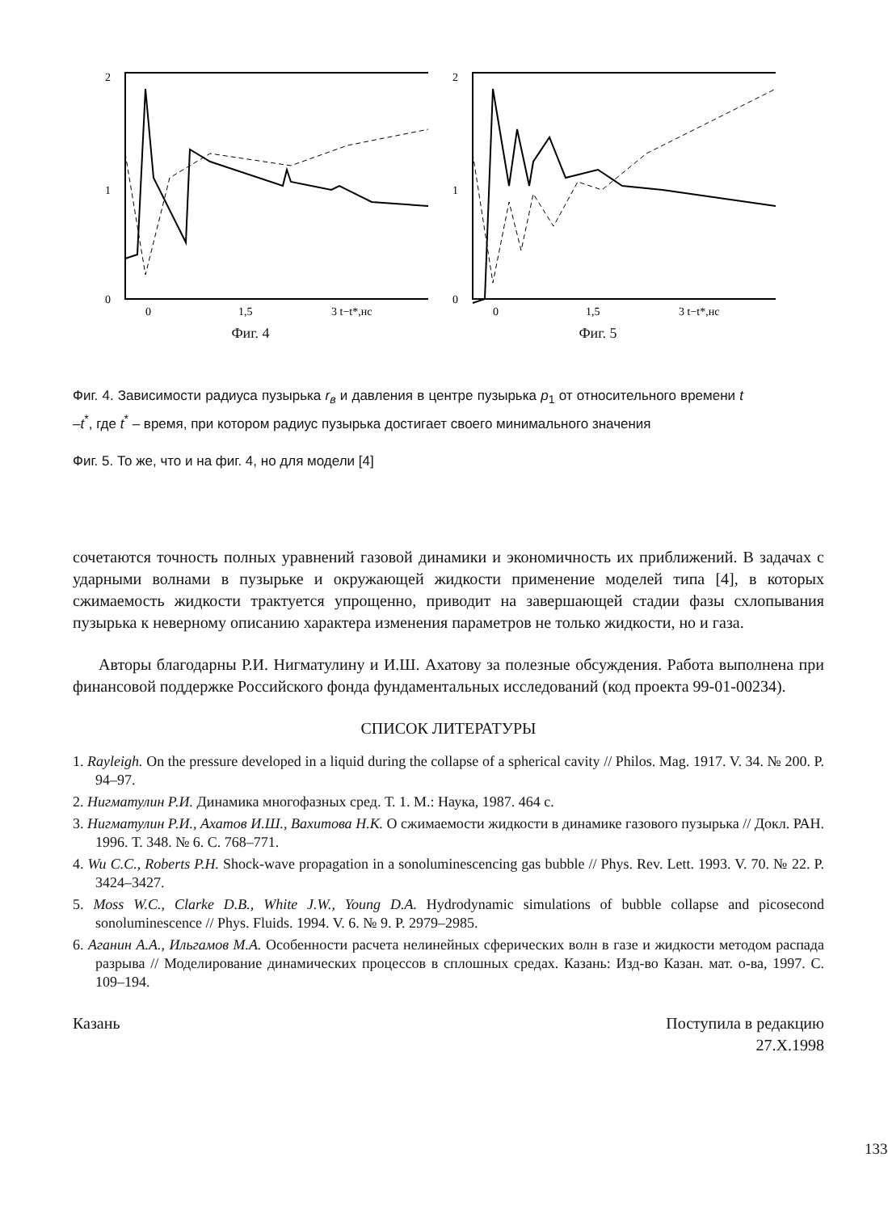2
1
0
0
1,5
3 t−t*,нс
Фиг. 4
2
1
0
0
1,5
3 t−t*,нс
Фиг. 5
Фиг. 4. Зависимости радиуса пузырька r<sub>в</sub> и давления в центре пузырька p<sub>1</sub> от относительного времени t –t<sup>*</sup>, где t<sup>*</sup> – время, при котором радиус пузырька достигает своего минимального значения
Фиг. 5. То же, что и на фиг. 4, но для модели [4]
сочетаются точность полных уравнений газовой динамики и экономичность их приближений. В задачах с ударными волнами в пузырьке и окружающей жидкости применение моделей типа [4], в которых сжимаемость жидкости трактуется упрощенно, приводит на завершающей стадии фазы схлопывания пузырька к неверному описанию характера изменения параметров не только жидкости, но и газа.
Авторы благодарны Р.И. Нигматулину и И.Ш. Ахатову за полезные обсуждения. Работа выполнена при финансовой поддержке Российского фонда фундаментальных исследований (код проекта 99-01-00234).
СПИСОК ЛИТЕРАТУРЫ
1. Rayleigh. On the pressure developed in a liquid during the collapse of a spherical cavity // Philos. Mag. 1917. V. 34. № 200. P. 94–97.
2. Нигматулин Р.И. Динамика многофазных сред. Т. 1. М.: Наука, 1987. 464 с.
3. Нигматулин Р.И., Ахатов И.Ш., Вахитова Н.К. О сжимаемости жидкости в динамике газового пузырька // Докл. РАН. 1996. Т. 348. № 6. С. 768–771.
4. Wu C.C., Roberts P.H. Shock-wave propagation in a sonoluminescencing gas bubble // Phys. Rev. Lett. 1993. V. 70. № 22. P. 3424–3427.
5. Moss W.C., Clarke D.B., White J.W., Young D.A. Hydrodynamic simulations of bubble collapse and picosecond sonoluminescence // Phys. Fluids. 1994. V. 6. № 9. P. 2979–2985.
6. Аганин А.А., Ильгамов М.А. Особенности расчета нелинейных сферических волн в газе и жидкости методом распада разрыва // Моделирование динамических процессов в сплошных средах. Казань: Изд-во Казан. мат. о-ва, 1997. С. 109–194.
Казань Поступила в редакцию
27.X.1998
133